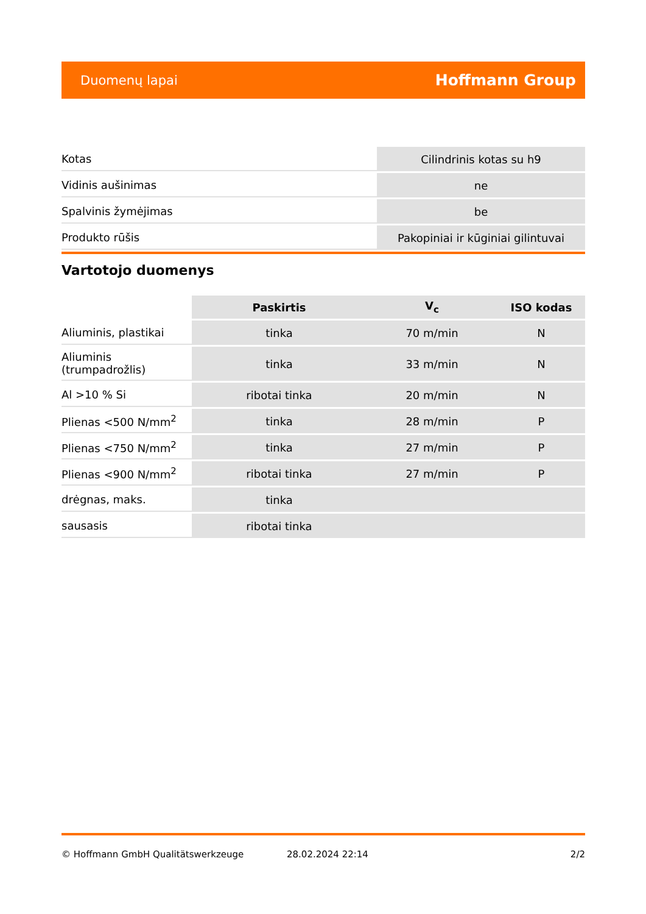Duomenų lapai Hoffmann Group
| Kotas | Cilindrinis kotas su h9 |
| Vidinis aušinimas | ne |
| Spalvinis žymėjimas | be |
| Produkto rūšis | Pakopiniai ir kūginiai gilintuvai |
Vartotojo duomenys
| | Paskirtis | V<sub>c</sub> | ISO kodas |
| --- | --- | --- | --- |
| Aliuminis, plastikai | tinka | 70 m/min | N |
| Aliuminis (trumpadrožlis) | tinka | 33 m/min | N |
| Al >10 % Si | ribotai tinka | 20 m/min | N |
| Plienas <500 N/mm<sup>2</sup> | tinka | 28 m/min | P |
| Plienas <750 N/mm<sup>2</sup> | tinka | 27 m/min | P |
| Plienas <900 N/mm<sup>2</sup> | ribotai tinka | 27 m/min | P |
| drėgnas, maks. | tinka | | |
| sausasis | ribotai tinka | | |
© Hoffmann GmbH Qualitätswerkzeuge 28.02.2024 22:14 2/2